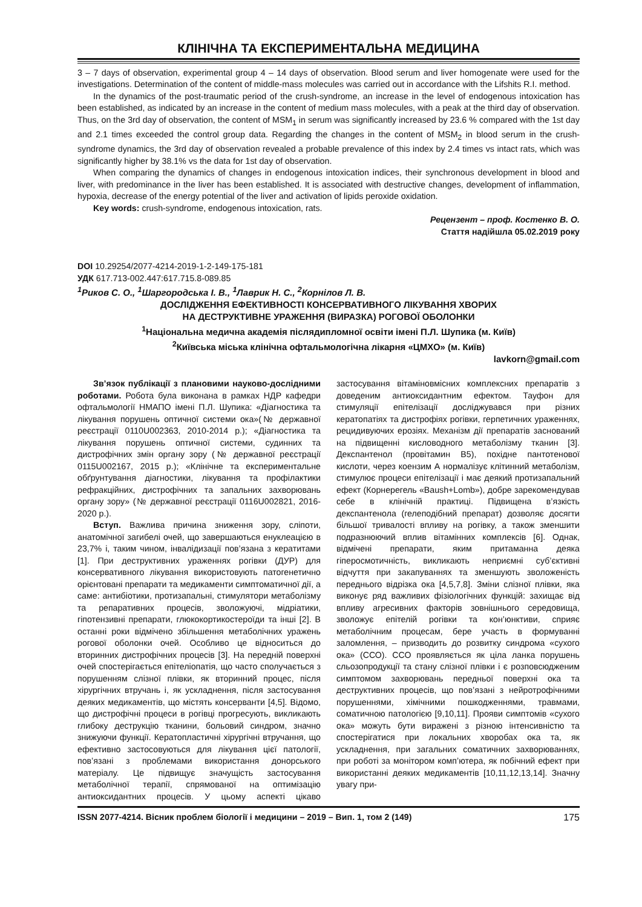КЛІНІЧНА ТА ЕКСПЕРИМЕНТАЛЬНА МЕДИЦИНА
3 – 7 days of observation, experimental group 4 – 14 days of observation. Blood serum and liver homogenate were used for the investigations. Determination of the content of middle-mass molecules was carried out in accordance with the Lifshits R.I. method.
In the dynamics of the post-traumatic period of the crush-syndrome, an increase in the level of endogenous intoxication has been established, as indicated by an increase in the content of medium mass molecules, with a peak at the third day of observation. Thus, on the 3rd day of observation, the content of MSM<sub>1</sub> in serum was significantly increased by 23.6 % compared with the 1st day and 2.1 times exceeded the control group data. Regarding the changes in the content of MSM<sub>2</sub> in blood serum in the crush-syndrome dynamics, the 3rd day of observation revealed a probable prevalence of this index by 2.4 times vs intact rats, which was significantly higher by 38.1% vs the data for 1st day of observation.
When comparing the dynamics of changes in endogenous intoxication indices, their synchronous development in blood and liver, with predominance in the liver has been established. It is associated with destructive changes, development of inflammation, hypoxia, decrease of the energy potential of the liver and activation of lipids peroxide oxidation.
Key words: crush-syndrome, endogenous intoxication, rats.
Рецензент – проф. Костенко В. О.
Стаття надійшла 05.02.2019 року
DOI 10.29254/2077-4214-2019-1-2-149-175-181
УДК 617.713-002.447:617.715.8-089.85
<sup>1</sup> Риков С. О., <sup>1</sup>Шаргородська І. В., <sup>1</sup>Лаврик Н. С., <sup>2</sup>Корнілов Л. В.
ДОСЛІДЖЕННЯ ЕФЕКТИВНОСТІ КОНСЕРВАТИВНОГО ЛІКУВАННЯ ХВОРИХ
НА ДЕСТРУКТИВНЕ УРАЖЕННЯ (ВИРАЗКА) РОГОВОЇ ОБОЛОНКИ
<sup>1</sup> Національна медична академія післядипломної освіти імені П.Л. Шупика (м. Київ)
<sup>2</sup> Київська міська клінічна офтальмологічна лікарня «ЦМХО» (м. Київ)
lavkorn@gmail.com
Зв’язок публікації з плановими науково-дослідними роботами. Робота була виконана в рамках НДР кафедри офтальмології НМАПО імені П.Л. Шупика: «Діагностика та лікування порушень оптичної системи ока»(№ державної реєстрації 0110U002363, 2010-2014 р.); «Діагностика та лікування порушень оптичної системи, судинних та дистрофічних змін органу зору (№ державної реєстрації 0115U002167, 2015 р.); «Клінічне та експериментальне обґрунтування діагностики, лікування та профілактики рефракційних, дистрофічних та запальних захворювань органу зору» (№ державної реєстрації 0116U002821, 2016-2020 р.).
Вступ. Важлива причина зниження зору, сліпоти, анатомічної загибелі очей, що завершаються енуклеацією в 23,7% і, таким чином, інвалідизації пов’язана з кератитами [1]. При деструктивних ураженнях рогівки (ДУР) для консервативного лікування використовують патогенетично орієнтовані препарати та медикаменти симптоматичної дії, а саме: антибіотики, протизапальні, стимулятори метаболізму та репаративних процесів, зволожуючі, мідріатики, гіпотензивні препарати, глюкокортикостероїди та інші [2]. В останні роки відмічено збільшення метаболічних уражень рогової оболонки очей. Особливо це відноситься до вторинних дистрофічних процесів [3]. На передній поверхні очей спостерігається епітеліопатія, що часто сполучається з порушенням слізної плівки, як вторинний процес, після хірургічних втручань і, як ускладнення, після застосування деяких медикаментів, що містять консерванти [4,5]. Відомо, що дистрофічні процеси в рогівці прогресують, викликають глибоку деструкцію тканини, больовий синдром, значно знижуючи функції. Кератопластичні хірургічні втручання, що ефективно застосовуються для лікування цієї патології, пов’язані з проблемами використання донорського матеріалу. Це підвищує значущість застосування метаболічної терапії, спрямованої на оптимізацію антиоксидантних процесів. У цьому аспекті цікаво застосування вітаміновмісних комплексних препаратів з доведеним антиоксидантним ефектом. Тауфон для стимуляції епітелізації досліджувався при різних кератопатіях та дистрофіях рогівки, герпетичних ураженнях, рецидивуючих ерозіях. Механізм дії препаратів заснований на підвищенні кисловодного метаболізму тканин [3]. Декспантенол (провітамин В5), похідне пантотенової кислоти, через коензим А нормалізує клітинний метаболізм, стимулює процеси епітелізації і має деякий протизапальний ефект (Корнерегель «Baush+Lomb»), добре зарекомендував себе в клінічній практиці. Підвищена в’язкість декспантенола (гелеподібний препарат) дозволяє досягти більшої тривалості впливу на рогівку, а також зменшити подразнюючий вплив вітамінних комплексів [6]. Однак, відмічені препарати, яким притаманна деяка гіперосмотичність, викликають неприємні суб’єктивні відчуття при закапуваннях та зменшують зволоженість переднього відрізка ока [4,5,7,8]. Зміни слізної плівки, яка виконує ряд важливих фізіологічних функцій: захищає від впливу агресивних факторів зовнішнього середовища, зволожує епітелій рогівки та кон’юнктиви, сприяє метаболічним процесам, бере участь в формуванні заломлення, – призводить до розвитку синдрома «сухого ока» (ССО). ССО проявляється як ціла ланка порушень сльозопродукції та стану слізної плівки і є розповсюдженим симптомом захворювань передньої поверхні ока та деструктивних процесів, що пов’язані з нейротрофічними порушеннями, хімічними пошкодженнями, травмами, соматичною патологією [9,10,11]. Прояви симптомів «сухого ока» можуть бути виражені з різною інтенсивністю та спостерігатися при локальних хворобах ока та, як ускладнення, при загальних соматичних захворюваннях, при роботі за монітором комп’ютера, як побічний ефект при використанні деяких медикаментів [10,11,12,13,14]. Значну увагу при-
ISSN 2077-4214. Вісник проблем біології і медицини – 2019 – Вип. 1, том 2 (149) 175